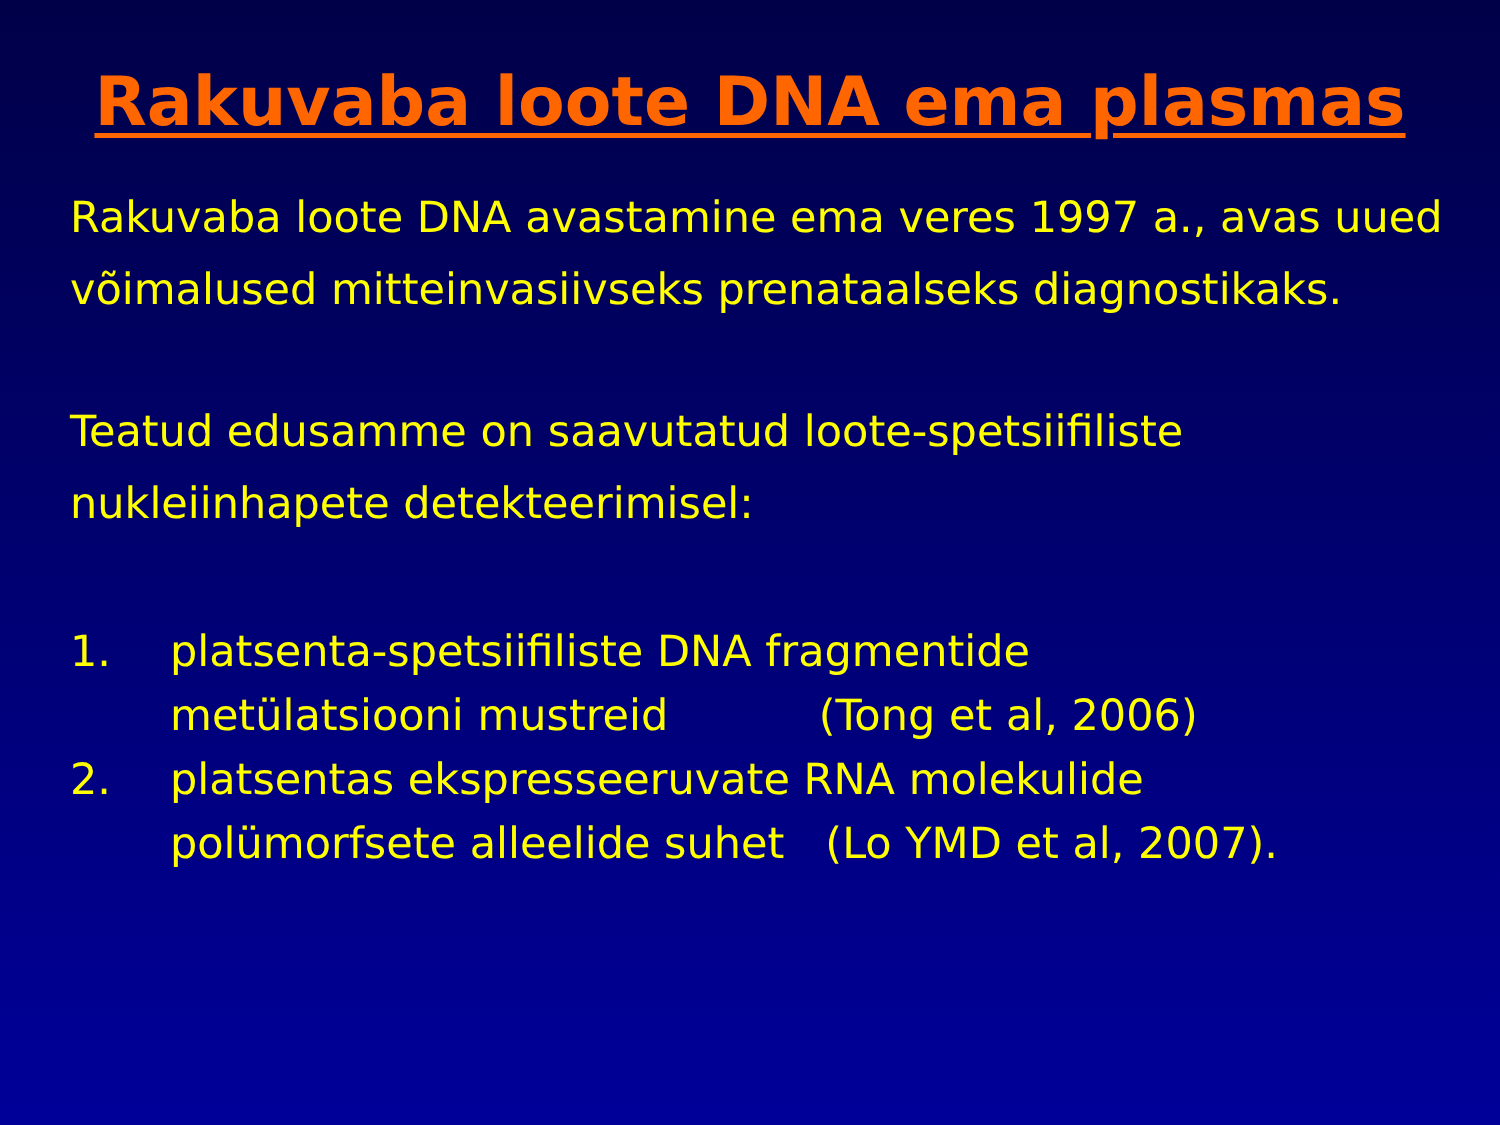Rakuvaba loote DNA ema plasmas
Rakuvaba loote DNA avastamine ema veres 1997 a., avas uued võimalused mitteinvasiivseks prenataalseks diagnostikaks.
Teatud edusamme on saavutatud loote-spetsiifiliste nukleiinhapete detekteerimisel:
1. platsenta-spetsiifiliste DNA fragmentide
metülatsiooni mustreid (Tong et al, 2006)
2. platsentas ekspresseeruvate RNA molekulide
polümorfsete alleelide suhet (Lo YMD et al, 2007).